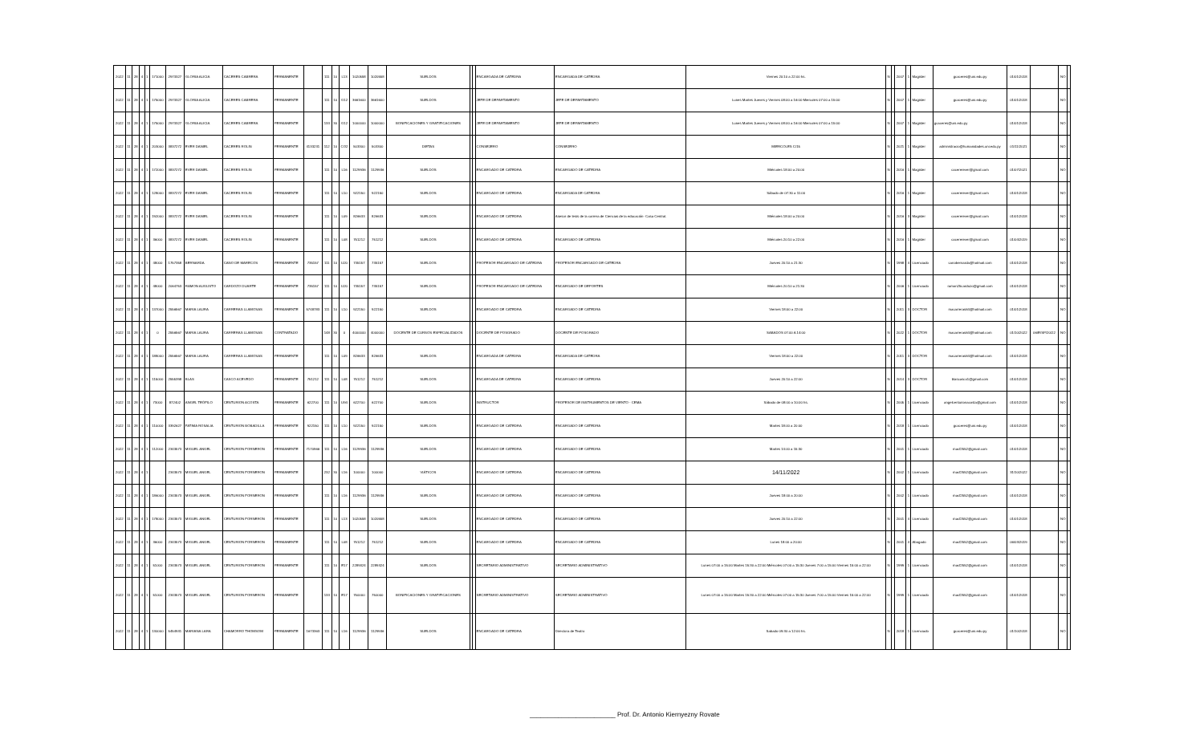| 2022 | 11 | 28 | 4 | 1 | 171000 | 2973327 | GLORIA ALICIA | CACERES CABRERA | PERMANENTE | | 111 | 10 | L13 | 1020558 | 1020558 | SUELDOS | | | ENCARGADA DE CATEDRA | ENCARGADA DE CATEDRA | Viernes 20:10 a 22:00 hs. | N | | 2007 | 1 | Magister | gcaceres@uni.edu.py | 01/01/2018 | | NO | |
| 2022 | 11 | 28 | 4 | 1 | 175000 | 2973327 | GLORIA ALICIA | CACERES CABRERA | PERMANENTE | | 111 | 10 | G12 | 3661600 | 3661600 | SUELDOS | | | JEFE DE DEPARTAMENTO | JEFE DE DEPARTAMENTO | Lunes Martes Jueves y Viernes 08:00 a 16:00 Miercoles 07:00 a 15:00 | N | | 2007 | 1 | Magister | gcaceres@uni.edu.py | 01/01/2018 | | NO | |
| 2022 | 11 | 28 | 4 | 1 | 175000 | 2973327 | GLORIA ALICIA | CACERES CABRERA | PERMANENTE | | 133 | 30 | G12 | 1000000 | 1000000 | BONIFICACIONES Y GRATIFICACIONES | | | JEFE DE DEPARTAMENTO | JEFE DE DEPARTAMENTO | Lunes Martes Jueves y Viernes 08:00 a 16:00 Miercoles 07:00 a 15:00 | N | | 2007 | 1 | Magister | gcaceres@uni.edu.py | 01/01/2018 | | NO | |
| 2022 | 11 | 28 | 4 | 1 | 203000 | 3837272 | EVER DANIEL | CACERES ROLIN | PERMANENTE | 4133231 | 112 | 10 | CO2 | 503300 | 503300 | DIETAS | | | CONSEJERO | CONSEJERO | MIERCOLES C/15 | N | | 2021 | 1 | Magister | administracio@humanidades.uni.edu.py | 01/11/2021 | | NO | |
| 2022 | 11 | 28 | 4 | 1 | 172000 | 3837272 | EVER DANIEL | CACERES ROLIN | PERMANENTE | | 111 | 10 | L16 | 1129936 | 1129936 | SUELDOS | | | ENCARGADO DE CATEDRA | ENCARGADO DE CATEDRA | Miércoles 18:00 a 20:00 | N | | 2016 | 1 | Magister | cacererever@gmail.com | 01/07/2021 | | NO | |
| 2022 | 11 | 28 | 4 | 1 | 128000 | 3837272 | EVER DANIEL | CACERES ROLIN | PERMANENTE | | 111 | 10 | L10 | 922150 | 922150 | SUELDOS | | | ENCARGADO DE CATEDRA | ENCARGADA DE CATEDRA | Sábado de 07:30 a 11:00 | N | | 2016 | 1 | Magister | cacererever@gmail.com | 01/01/2018 | | NO | |
| 2022 | 11 | 28 | 4 | 1 | 192000 | 3837272 | EVER DANIEL | CACERES ROLIN | PERMANENTE | | 111 | 10 | L09 | 826633 | 826633 | SUELDOS | | | ENCARGADO DE CATEDRA | Asesor de tesis de la carrera de Ciencias de la educación- Casa Central. | Miércoles 18:00 a 20:00 | N | | 2016 | 3 | Magister | cacererever@gmail.com | 01/01/2018 | | NO | |
| 2022 | 11 | 28 | 4 | 1 | 36000 | 3837272 | EVER DANIEL | CACERES ROLIN | PERMANENTE | | 111 | 10 | L08 | 751212 | 751212 | SUELDOS | | | ENCARGADO DE CATEDRA | ENCARGADO DE CATEDRA | Miércoles 20:10 a 22:00 | N | | 2016 | 1 | Magister | cacererever@gmail.com | 01/04/2019 | | NO | |
| 2022 | 11 | 28 | 4 | 1 | 48000 | 1757358 | BERNARDA | CANO DE MARECOS | PERMANENTE | 735157 | 111 | 10 | U20 | 735157 | 735157 | SUELDOS | | | PROFESOR ENCARGADO DE CATEDRA | PROFESOR ENCARGADO DE CATEDRA | Jueves 20:10 a 21:30 | N | | 1998 | 4 | Licenciado | canobernarda@hotmail.com | 01/01/2018 | | NO | |
| 2022 | 11 | 28 | 4 | 1 | 48000 | 2064753 | RAMON AUGUSTO | CARDOZO DUARTE | PERMANENTE | 735157 | 111 | 10 | U20 | 735157 | 735157 | SUELDOS | | | PROFESOR ENCARGADO DE CATEDRA | ENCARGADO DE DEPORTES | Miércoles 20:10 a 21:30 | N | | 2006 | 1 | Licenciado | ramon25cardozo@gmail.com | 01/01/2018 | | NO | |
| 2022 | 11 | 28 | 4 | 1 | 137000 | 2556567 | MARIA LAURA | CARRERAS LLAMOSAS | PERMANENTE | 5748783 | 111 | 10 | L10 | 922150 | 922150 | SUELDOS | | | ENCARGADO DE CATEDRA | ENCARGADO DE CATEDRA | Viernes 18:00 a 22:00 | N | | 2011 | 3 | DOCTOR | macarreras64@hotmail.com | 01/01/2018 | | NO | |
| 2022 | 11 | 28 | 4 | 1 | 0 | 2556567 | MARIA LAURA | CARRERAS LLAMOSAS | CONTRATADO | | 148 | 30 | 0 | 4000000 | 4000000 | DOCENTE DE CURSOS ESPECIALIZADOS | | | DOCENTE DE POSGRADO | DOCENTE DE POSGRADO | SABADOS 07:00 A 14:00 | N | | 2022 | 1 | DOCTOR | macarreras64@hotmail.com | 01/10/2022 | 06/E/SP/20/22 | NO | |
| 2022 | 11 | 28 | 4 | 1 | 188000 | 2556567 | MARIA LAURA | CARRERAS LLAMOSAS | PERMANENTE | | 111 | 10 | L09 | 826633 | 826633 | SUELDOS | | | ENCARGADA DE CATEDRA | ENCARGADA DE CATEDRA | Viernes 18:00 a 22:00 | N | | 2011 | 3 | DOCTOR | macarreras64@hotmail.com | 01/01/2018 | | NO | |
| 2022 | 11 | 28 | 4 | 1 | 115000 | 2555398 | BLAS | CASCO ACEVEDO | PERMANENTE | 751212 | 111 | 10 | L08 | 751212 | 751212 | SUELDOS | | | ENCARGADA DE CATEDRA | ENCARGADO DE CATEDRA | Jueves 20:10 a 22:00 | N | | 2014 | 3 | DOCTOR | blascasco1@gmail.com | 01/01/2018 | | NO | |
| 2022 | 11 | 28 | 4 | 1 | 73000 | 872402 | ANGEL TEÓFILO | CENTURION ACOSTA | PERMANENTE | 622700 | 111 | 10 | U94 | 622700 | 622700 | SUELDOS | | | INSTRUCTOR | PROFESOR DE INSTRUMENTOS DE VIENTO - CEMA | Sábado de 08:00 a 10:00 hs. | N | | 2005 | 1 | Licenciado | angelcenturionacosta@gmail.com | 01/01/2018 | | NO | |
| 2022 | 11 | 28 | 4 | 1 | 110000 | 3392627 | FATIMA ROSALIA | CENTURION BOBADILLA | PERMANENTE | 922150 | 111 | 10 | L10 | 922150 | 922150 | SUELDOS | | | ENCARGADO DE CATEDRA | ENCARGADO DE CATEDRA | Martes 18:00 a 20:00 | N | | 2018 | 1 | Licenciado | gcaceres@uni.edu.py | 01/01/2018 | | NO | |
| 2022 | 11 | 28 | 4 | 1 | 112000 | 2343573 | MIGUEL ANGEL | CENTURION FORNERON | PERMANENTE | 7170966 | 111 | 10 | L16 | 1129936 | 1129936 | SUELDOS | | | ENCARGADO DE CATEDRA | ENCARGADO DE CATEDRA | Martes 14:00 a 15:30 | N | | 2001 | 1 | Licenciado | macf2552@gmail.com | 01/01/2018 | | NO | |
| 2022 | 11 | 28 | 4 | 1 | | 2343573 | MIGUEL ANGEL | CENTURION FORNERON | PERMANENTE | | 232 | 30 | L16 | 100000 | 100000 | VIÁTICOS | | | ENCARGADO DE CATEDRA | ENCARGADO DE CATEDRA | 14/11/2022 | N | | 2002 | 1 | Licenciado | macf2552@gmail.com | 31/10/2022 | | NO | |
| 2022 | 11 | 28 | 4 | 1 | 186000 | 2343573 | MIGUEL ANGEL | CENTURION FORNERON | PERMANENTE | | 111 | 10 | L16 | 1129936 | 1129936 | SUELDOS | | | ENCARGADO DE CATEDRA | ENCARGADO DE CATEDRA | Jueves 18:00 a 20:00 | N | | 2002 | 1 | Licenciado | macf2552@gmail.com | 01/01/2018 | | NO | |
| 2022 | 11 | 28 | 4 | 1 | 178000 | 2343573 | MIGUEL ANGEL | CENTURION FORNERON | PERMANENTE | | 111 | 10 | L13 | 1020558 | 1020558 | SUELDOS | | | ENCARGADO DE CATEDRA | ENCARGADO DE CATEDRA | Jueves 20:10 a 22:00 | N | | 2001 | 4 | Licenciado | macf2552@gmail.com | 01/01/2018 | | NO | |
| 2022 | 11 | 28 | 4 | 1 | 36000 | 2343573 | MIGUEL ANGEL | CENTURION FORNERON | PERMANENTE | | 111 | 10 | L08 | 751212 | 751212 | SUELDOS | | | ENCARGADO DE CATEDRA | ENCARGADO DE CATEDRA | Lunes 18:00 a 20:00 | N | | 2001 | 4 | Abogado | macf2552@gmail.com | 06/03/2019 | | NO | |
| 2022 | 11 | 28 | 4 | 1 | 51000 | 2343573 | MIGUEL ANGEL | CENTURION FORNERON | PERMANENTE | | 111 | 10 | E17 | 2289324 | 2289324 | SUELDOS | | | SECRETARIO ADMINISTRATIVO | SECRETARIO ADMINISTRATIVO | Lunes 07:00 a 15:00 Martes 15:30 a 22:00 Miércoles 07:00 a 15:30 Jueves 7:00 a 15:00 Viernes 15:00 a 22:00 | N | | 1999 | 1 | Licenciado | macf2552@gmail.com | 01/01/2018 | | NO | |
| 2022 | 11 | 28 | 4 | 1 | 51000 | 2343573 | MIGUEL ANGEL | CENTURION FORNERON | PERMANENTE | | 133 | 10 | E17 | 750000 | 750000 | BONIFICACIONES Y GRATIFICACIONES | | | SECRETARIO ADMINISTRATIVO | SECRETARIO ADMINISTRATIVO | Lunes 07:00 a 15:00 Martes 15:30 a 22:00 Miércoles 07:00 a 15:30 Jueves 7:00 a 15:00 Viernes 15:00 a 22:00 | N | | 1999 | 1 | Licenciado | macf2552@gmail.com | 01/01/2018 | | NO | |
| 2022 | 11 | 28 | 4 | 1 | 130000 | 5454931 | MARIANA LARA | CHAMORRO THOMSOM | PERMANENTE | 1673363 | 111 | 10 | L16 | 1129936 | 1129936 | SUELDOS | | | ENCARGADO DE CATEDRA | Directora de Teatro | Sabado 09:30 a 12:00 hs. | N | | 2018 | 1 | Licenciado | gcaceres@uni.edu.py | 01/10/2018 | | NO | |
________________________ Prof. Dr. Antonio Kiernyezny Rovate